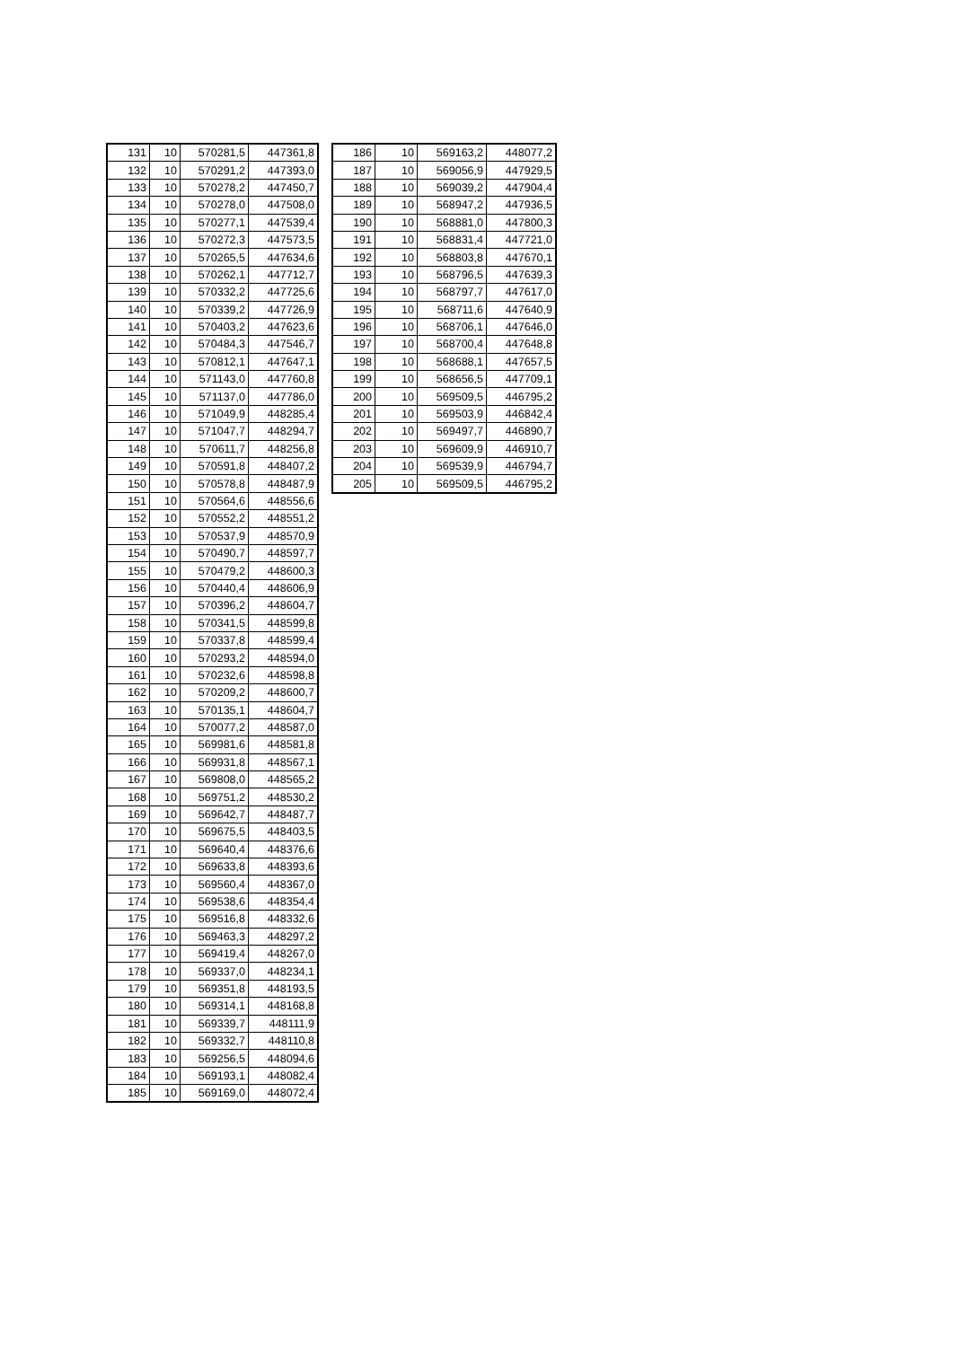| 131 | 10 | 570281,5 | 447361,8 |
| 132 | 10 | 570291,2 | 447393,0 |
| 133 | 10 | 570278,2 | 447450,7 |
| 134 | 10 | 570278,0 | 447508,0 |
| 135 | 10 | 570277,1 | 447539,4 |
| 136 | 10 | 570272,3 | 447573,5 |
| 137 | 10 | 570265,5 | 447634,6 |
| 138 | 10 | 570262,1 | 447712,7 |
| 139 | 10 | 570332,2 | 447725,6 |
| 140 | 10 | 570339,2 | 447726,9 |
| 141 | 10 | 570403,2 | 447623,6 |
| 142 | 10 | 570484,3 | 447546,7 |
| 143 | 10 | 570812,1 | 447647,1 |
| 144 | 10 | 571143,0 | 447760,8 |
| 145 | 10 | 571137,0 | 447786,0 |
| 146 | 10 | 571049,9 | 448285,4 |
| 147 | 10 | 571047,7 | 448294,7 |
| 148 | 10 | 570611,7 | 448256,8 |
| 149 | 10 | 570591,8 | 448407,2 |
| 150 | 10 | 570578,8 | 448487,9 |
| 151 | 10 | 570564,6 | 448556,6 |
| 152 | 10 | 570552,2 | 448551,2 |
| 153 | 10 | 570537,9 | 448570,9 |
| 154 | 10 | 570490,7 | 448597,7 |
| 155 | 10 | 570479,2 | 448600,3 |
| 156 | 10 | 570440,4 | 448606,9 |
| 157 | 10 | 570396,2 | 448604,7 |
| 158 | 10 | 570341,5 | 448599,8 |
| 159 | 10 | 570337,8 | 448599,4 |
| 160 | 10 | 570293,2 | 448594,0 |
| 161 | 10 | 570232,6 | 448598,8 |
| 162 | 10 | 570209,2 | 448600,7 |
| 163 | 10 | 570135,1 | 448604,7 |
| 164 | 10 | 570077,2 | 448587,0 |
| 165 | 10 | 569981,6 | 448581,8 |
| 166 | 10 | 569931,8 | 448567,1 |
| 167 | 10 | 569808,0 | 448565,2 |
| 168 | 10 | 569751,2 | 448530,2 |
| 169 | 10 | 569642,7 | 448487,7 |
| 170 | 10 | 569675,5 | 448403,5 |
| 171 | 10 | 569640,4 | 448376,6 |
| 172 | 10 | 569633,8 | 448393,6 |
| 173 | 10 | 569560,4 | 448367,0 |
| 174 | 10 | 569538,6 | 448354,4 |
| 175 | 10 | 569516,8 | 448332,6 |
| 176 | 10 | 569463,3 | 448297,2 |
| 177 | 10 | 569419,4 | 448267,0 |
| 178 | 10 | 569337,0 | 448234,1 |
| 179 | 10 | 569351,8 | 448193,5 |
| 180 | 10 | 569314,1 | 448168,8 |
| 181 | 10 | 569339,7 | 448111,9 |
| 182 | 10 | 569332,7 | 448110,8 |
| 183 | 10 | 569256,5 | 448094,6 |
| 184 | 10 | 569193,1 | 448082,4 |
| 185 | 10 | 569169,0 | 448072,4 |
| 186 | 10 | 569163,2 | 448077,2 |
| 187 | 10 | 569056,9 | 447929,5 |
| 188 | 10 | 569039,2 | 447904,4 |
| 189 | 10 | 568947,2 | 447936,5 |
| 190 | 10 | 568881,0 | 447800,3 |
| 191 | 10 | 568831,4 | 447721,0 |
| 192 | 10 | 568803,8 | 447670,1 |
| 193 | 10 | 568796,5 | 447639,3 |
| 194 | 10 | 568797,7 | 447617,0 |
| 195 | 10 | 568711,6 | 447640,9 |
| 196 | 10 | 568706,1 | 447646,0 |
| 197 | 10 | 568700,4 | 447648,8 |
| 198 | 10 | 568688,1 | 447657,5 |
| 199 | 10 | 568656,5 | 447709,1 |
| 200 | 10 | 569509,5 | 446795,2 |
| 201 | 10 | 569503,9 | 446842,4 |
| 202 | 10 | 569497,7 | 446890,7 |
| 203 | 10 | 569609,9 | 446910,7 |
| 204 | 10 | 569539,9 | 446794,7 |
| 205 | 10 | 569509,5 | 446795,2 |